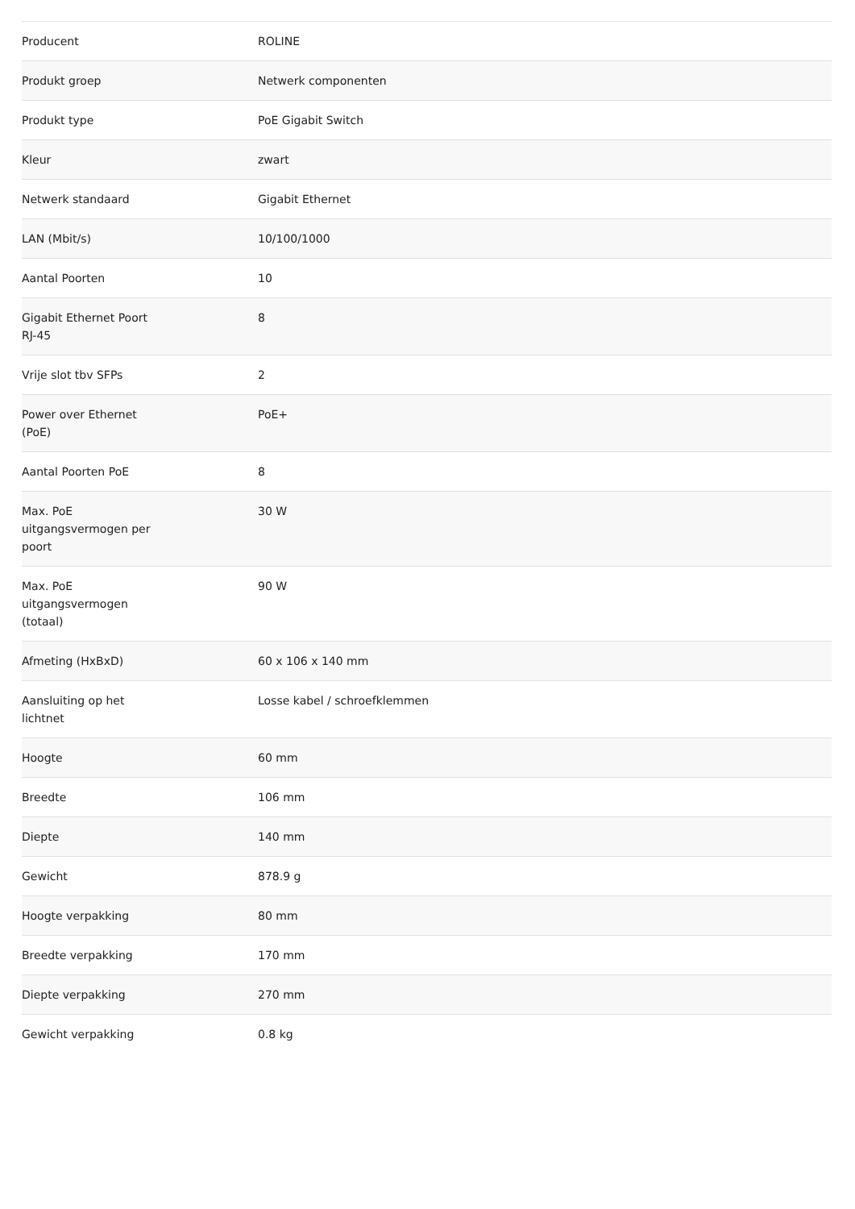| Producent | ROLINE |
| Produkt groep | Netwerk componenten |
| Produkt type | PoE Gigabit Switch |
| Kleur | zwart |
| Netwerk standaard | Gigabit Ethernet |
| LAN (Mbit/s) | 10/100/1000 |
| Aantal Poorten | 10 |
| Gigabit Ethernet Poort RJ-45 | 8 |
| Vrije slot tbv SFPs | 2 |
| Power over Ethernet (PoE) | PoE+ |
| Aantal Poorten PoE | 8 |
| Max. PoE uitgangsvermogen per poort | 30 W |
| Max. PoE uitgangsvermogen (totaal) | 90 W |
| Afmeting (HxBxD) | 60 x 106 x 140 mm |
| Aansluiting op het lichtnet | Losse kabel / schroefklemmen |
| Hoogte | 60 mm |
| Breedte | 106 mm |
| Diepte | 140 mm |
| Gewicht | 878.9 g |
| Hoogte verpakking | 80 mm |
| Breedte verpakking | 170 mm |
| Diepte verpakking | 270 mm |
| Gewicht verpakking | 0.8 kg |